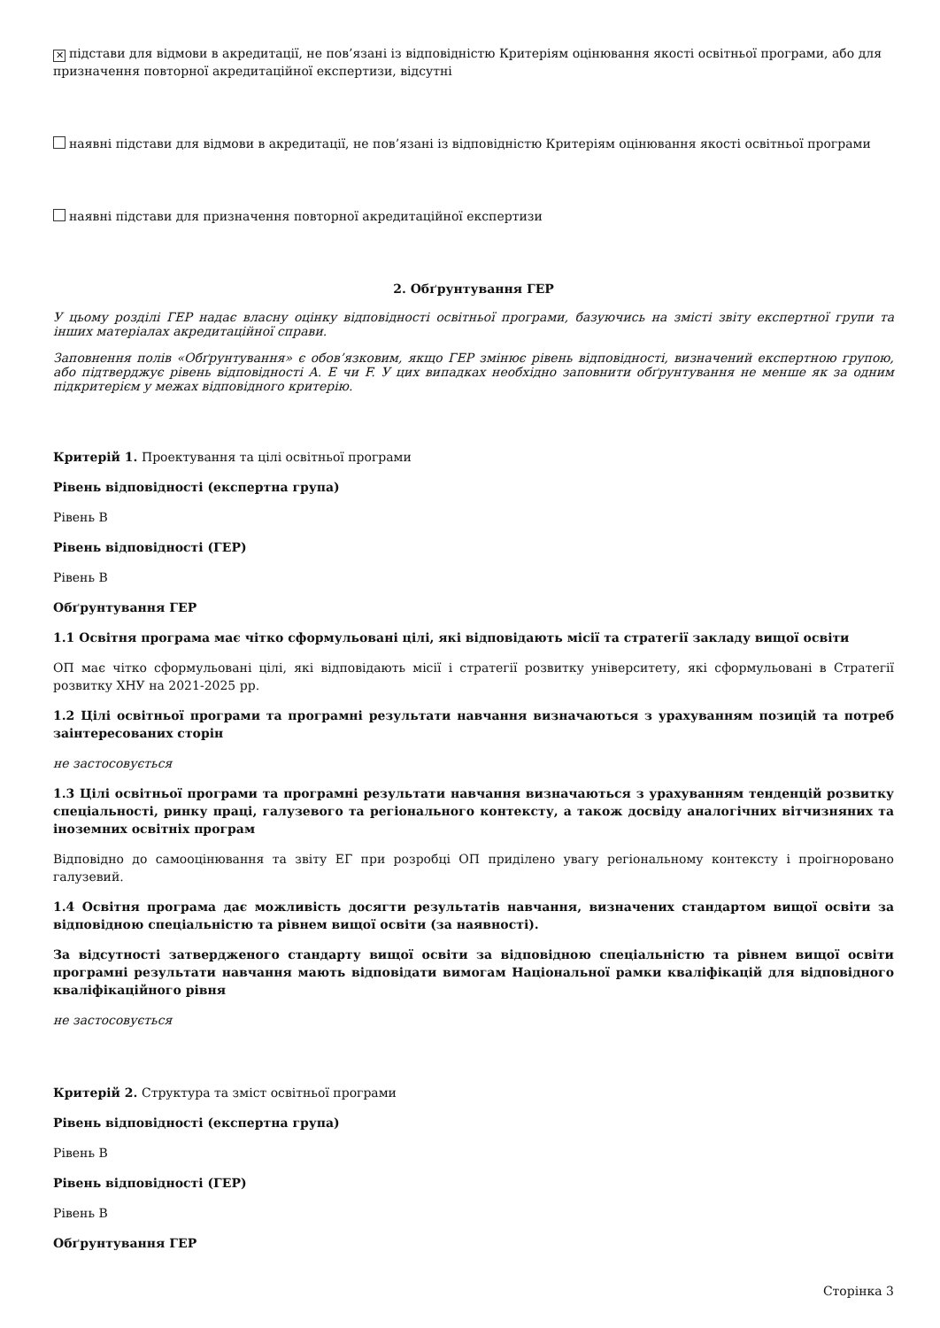✕ підстави для відмови в акредитації, не пов’язані із відповідністю Критеріям оцінювання якості освітньої програми, або для призначення повторної акредитаційної експертизи, відсутні
наявні підстави для відмови в акредитації, не пов’язані із відповідністю Критеріям оцінювання якості освітньої програми
наявні підстави для призначення повторної акредитаційної експертизи
2. Обґрунтування ГЕР
У цьому розділі ГЕР надає власну оцінку відповідності освітньої програми, базуючись на змісті звіту експертної групи та інших матеріалах акредитаційної справи.
Заповнення полів «Обґрунтування» є обов’язковим, якщо ГЕР змінює рівень відповідності, визначений експертною групою, або підтверджує рівень відповідності A. E чи F. У цих випадках необхідно заповнити обґрунтування не менше як за одним підкритерієм у межах відповідного критерію.
Критерій 1. Проектування та цілі освітньої програми
Рівень відповідності (експертна група)
Рівень B
Рівень відповідності (ГЕР)
Рівень B
Обґрунтування ГЕР
1.1 Освітня програма має чітко сформульовані цілі, які відповідають місії та стратегії закладу вищої освіти
ОП має чітко сформульовані цілі, які відповідають місії і стратегії розвитку університету, які сформульовані в Стратегії розвитку ХНУ на 2021-2025 рр.
1.2 Цілі освітньої програми та програмні результати навчання визначаються з урахуванням позицій та потреб заінтересованих сторін
не застосовується
1.3 Цілі освітньої програми та програмні результати навчання визначаються з урахуванням тенденцій розвитку спеціальності, ринку праці, галузевого та регіонального контексту, а також досвіду аналогічних вітчизняних та іноземних освітніх програм
Відповідно до самооцінювання та звіту ЕГ при розробці ОП приділено увагу регіональному контексту і проігноровано галузевий.
1.4 Освітня програма дає можливість досягти результатів навчання, визначених стандартом вищої освіти за відповідною спеціальністю та рівнем вищої освіти (за наявності).
За відсутності затвердженого стандарту вищої освіти за відповідною спеціальністю та рівнем вищої освіти програмні результати навчання мають відповідати вимогам Національної рамки кваліфікацій для відповідного кваліфікаційного рівня
не застосовується
Критерій 2. Структура та зміст освітньої програми
Рівень відповідності (експертна група)
Рівень B
Рівень відповідності (ГЕР)
Рівень B
Обґрунтування ГЕР
Сторінка 3